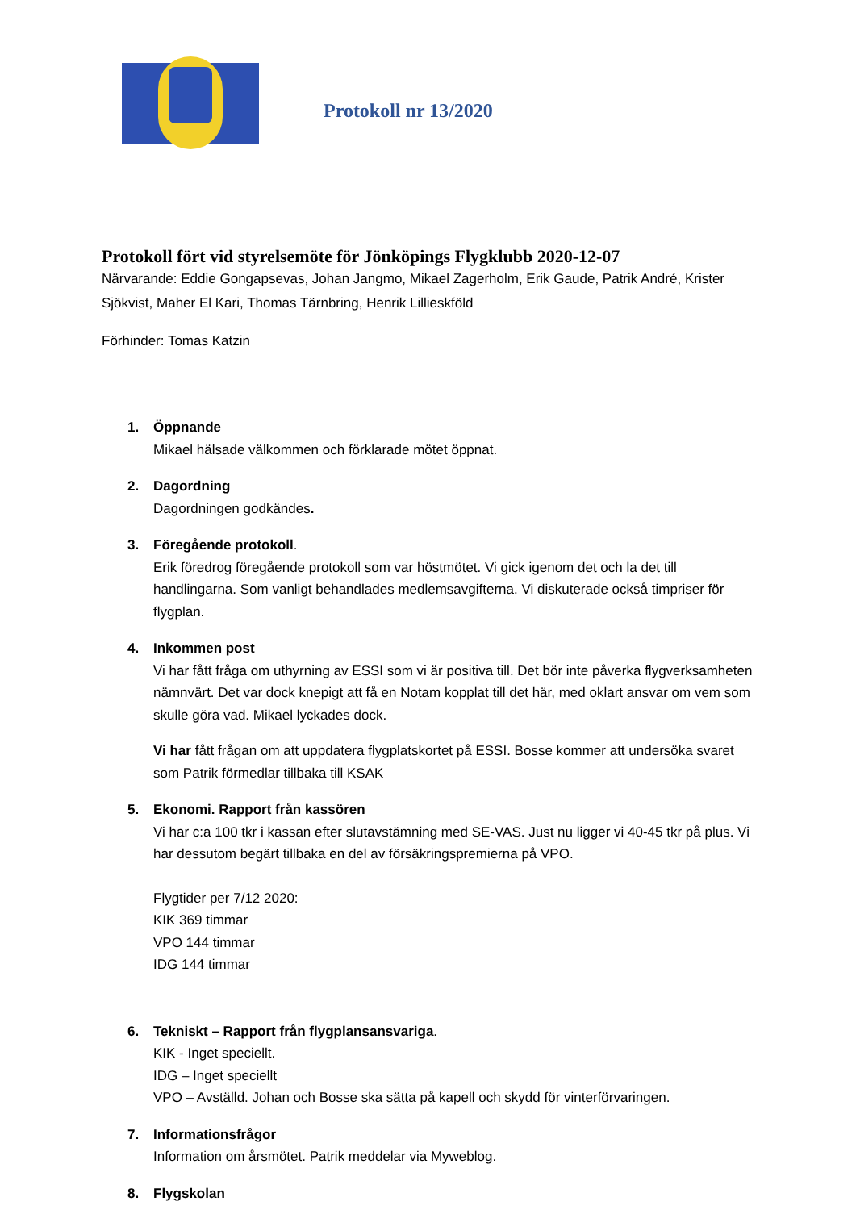Protokoll nr 13/2020
Protokoll fört vid styrelsemöte för Jönköpings Flygklubb 2020-12-07
Närvarande: Eddie Gongapsevas, Johan Jangmo, Mikael Zagerholm, Erik Gaude, Patrik André, Krister Sjökvist, Maher El Kari, Thomas Tärnbring, Henrik Lillieskföld
Förhinder: Tomas Katzin
1.
Öppnande
Mikael hälsade välkommen och förklarade mötet öppnat.
2.
Dagordning
Dagordningen godkändes.
3.
Föregående protokoll.
Erik föredrog föregående protokoll som var höstmötet. Vi gick igenom det och la det till handlingarna. Som vanligt behandlades medlemsavgifterna. Vi diskuterade också timpriser för flygplan.
4.
Inkommen post
Vi har fått fråga om uthyrning av ESSI som vi är positiva till. Det bör inte påverka flygverksamheten nämnvärt. Det var dock knepigt att få en Notam kopplat till det här, med oklart ansvar om vem som skulle göra vad. Mikael lyckades dock.
Vi har fått frågan om att uppdatera flygplatskortet på ESSI. Bosse kommer att undersöka svaret som Patrik förmedlar tillbaka till KSAK
5.
Ekonomi. Rapport från kassören
Vi har c:a 100 tkr i kassan efter slutavstämning med SE-VAS. Just nu ligger vi 40-45 tkr på plus. Vi har dessutom begärt tillbaka en del av försäkringspremierna på VPO.
Flygtider per 7/12 2020:
KIK 369 timmar
VPO 144 timmar
IDG 144 timmar
6.
Tekniskt – Rapport från flygplansansvariga.
KIK - Inget speciellt.
IDG – Inget speciellt
VPO – Avställd. Johan och Bosse ska sätta på kapell och skydd för vinterförvaringen.
7.
Informationsfrågor
Information om årsmötet. Patrik meddelar via Myweblog.
8.
Flygskolan